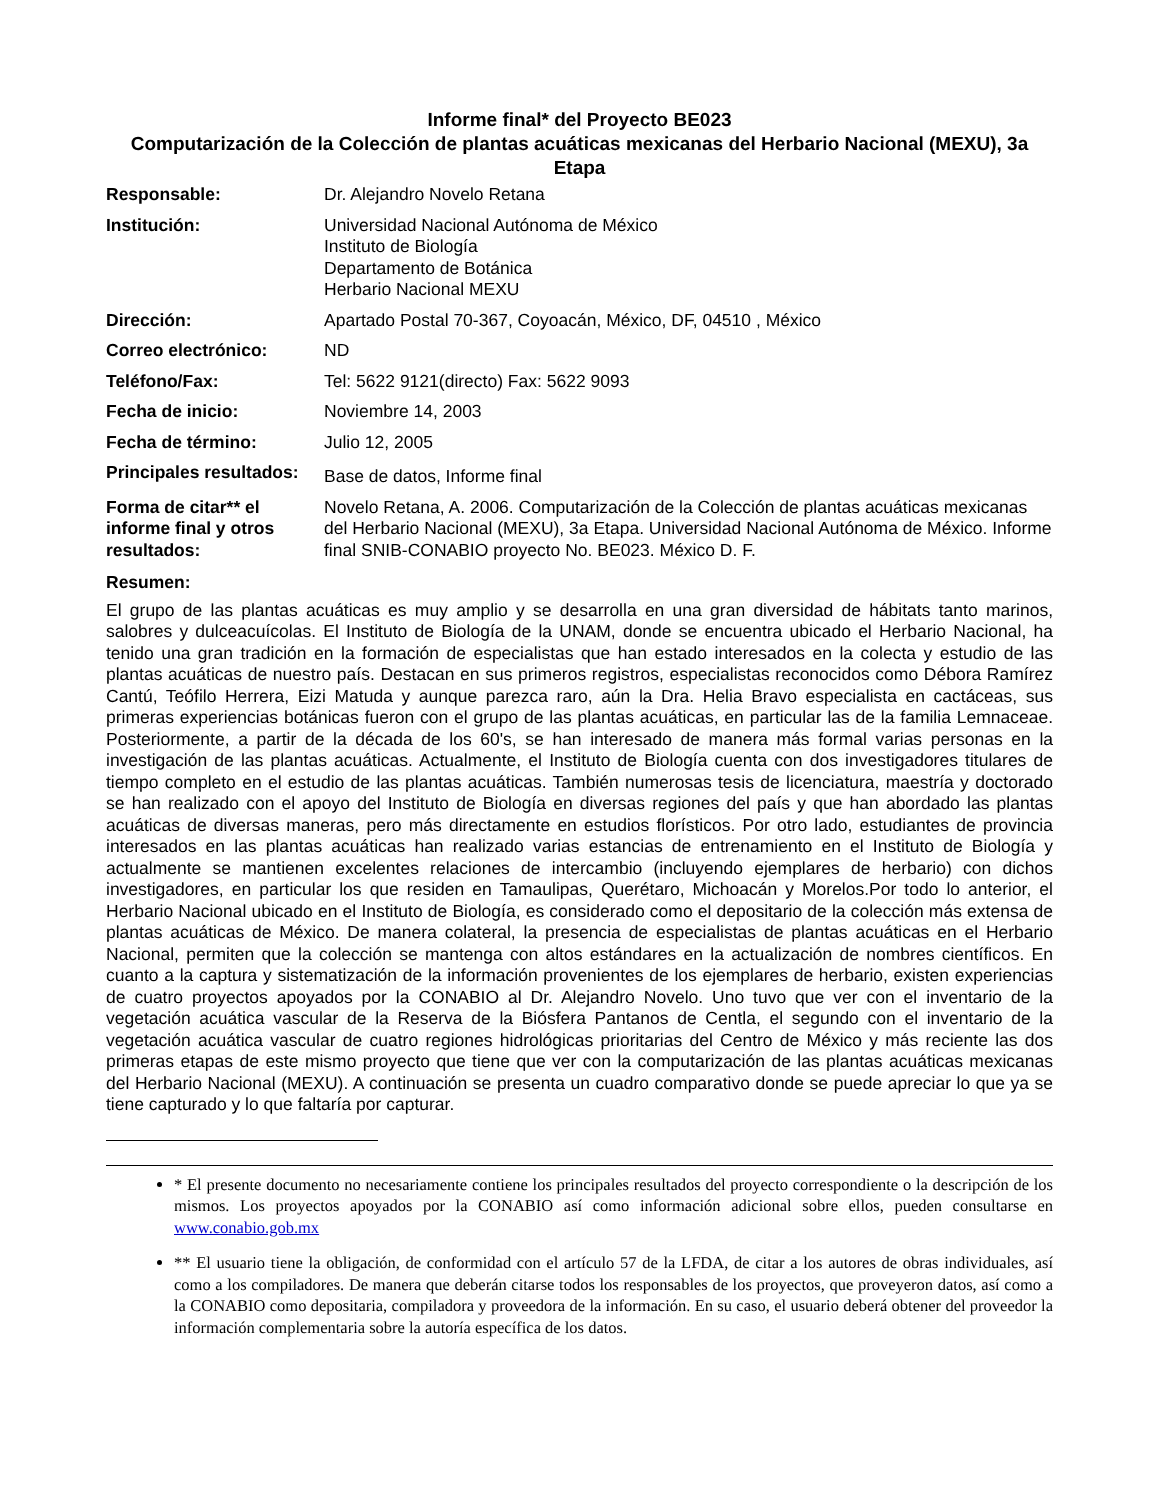Informe final* del Proyecto BE023
Computarización de la Colección de plantas acuáticas mexicanas del Herbario Nacional (MEXU), 3a Etapa
| Responsable: | Dr. Alejandro Novelo Retana |
| Institución: | Universidad Nacional Autónoma de México Instituto de Biología Departamento de Botánica Herbario Nacional MEXU |
| Dirección: | Apartado Postal 70-367, Coyoacán, México, DF, 04510 , México |
| Correo electrónico: | ND |
| Teléfono/Fax: | Tel: 5622 9121(directo) Fax: 5622 9093 |
| Fecha de inicio: | Noviembre 14, 2003 |
| Fecha de término: | Julio 12, 2005 |
| Principales resultados: | Base de datos, Informe final |
| Forma de citar** el informe final y otros resultados: | Novelo Retana, A. 2006. Computarización de la Colección de plantas acuáticas mexicanas del Herbario Nacional (MEXU), 3a Etapa. Universidad Nacional Autónoma de México. Informe final SNIB-CONABIO proyecto No. BE023. México D. F. |
Resumen:
El grupo de las plantas acuáticas es muy amplio y se desarrolla en una gran diversidad de hábitats tanto marinos, salobres y dulceacuícolas. El Instituto de Biología de la UNAM, donde se encuentra ubicado el Herbario Nacional, ha tenido una gran tradición en la formación de especialistas que han estado interesados en la colecta y estudio de las plantas acuáticas de nuestro país. Destacan en sus primeros registros, especialistas reconocidos como Débora Ramírez Cantú, Teófilo Herrera, Eizi Matuda y aunque parezca raro, aún la Dra. Helia Bravo especialista en cactáceas, sus primeras experiencias botánicas fueron con el grupo de las plantas acuáticas, en particular las de la familia Lemnaceae. Posteriormente, a partir de la década de los 60's, se han interesado de manera más formal varias personas en la investigación de las plantas acuáticas. Actualmente, el Instituto de Biología cuenta con dos investigadores titulares de tiempo completo en el estudio de las plantas acuáticas. También numerosas tesis de licenciatura, maestría y doctorado se han realizado con el apoyo del Instituto de Biología en diversas regiones del país y que han abordado las plantas acuáticas de diversas maneras, pero más directamente en estudios florísticos. Por otro lado, estudiantes de provincia interesados en las plantas acuáticas han realizado varias estancias de entrenamiento en el Instituto de Biología y actualmente se mantienen excelentes relaciones de intercambio (incluyendo ejemplares de herbario) con dichos investigadores, en particular los que residen en Tamaulipas, Querétaro, Michoacán y Morelos.Por todo lo anterior, el Herbario Nacional ubicado en el Instituto de Biología, es considerado como el depositario de la colección más extensa de plantas acuáticas de México. De manera colateral, la presencia de especialistas de plantas acuáticas en el Herbario Nacional, permiten que la colección se mantenga con altos estándares en la actualización de nombres científicos. En cuanto a la captura y sistematización de la información provenientes de los ejemplares de herbario, existen experiencias de cuatro proyectos apoyados por la CONABIO al Dr. Alejandro Novelo. Uno tuvo que ver con el inventario de la vegetación acuática vascular de la Reserva de la Biósfera Pantanos de Centla, el segundo con el inventario de la vegetación acuática vascular de cuatro regiones hidrológicas prioritarias del Centro de México y más reciente las dos primeras etapas de este mismo proyecto que tiene que ver con la computarización de las plantas acuáticas mexicanas del Herbario Nacional (MEXU). A continuación se presenta un cuadro comparativo donde se puede apreciar lo que ya se tiene capturado y lo que faltaría por capturar.
* El presente documento no necesariamente contiene los principales resultados del proyecto correspondiente o la descripción de los mismos. Los proyectos apoyados por la CONABIO así como información adicional sobre ellos, pueden consultarse en www.conabio.gob.mx
** El usuario tiene la obligación, de conformidad con el artículo 57 de la LFDA, de citar a los autores de obras individuales, así como a los compiladores. De manera que deberán citarse todos los responsables de los proyectos, que proveyeron datos, así como a la CONABIO como depositaria, compiladora y proveedora de la información. En su caso, el usuario deberá obtener del proveedor la información complementaria sobre la autoría específica de los datos.